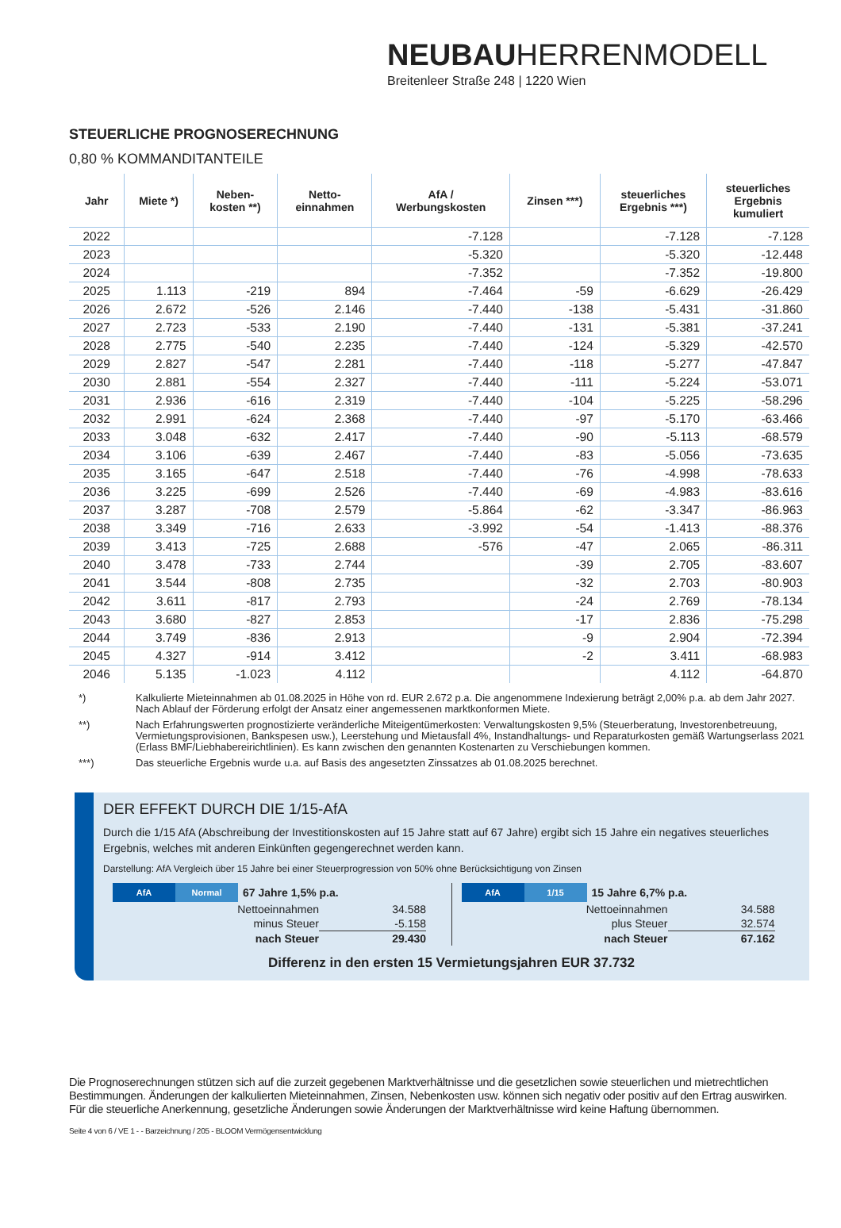NEUBAUHERRENMODELL
Breitenleer Straße 248 | 1220 Wien
STEUERLICHE PROGNOSERECHNUNG
0,80 % KOMMANDITANTEILE
| Jahr | Miete *) | Neben- kosten **) | Netto- einnahmen | AfA / Werbungskosten | Zinsen ***) | steuerliches Ergebnis ***) | steuerliches Ergebnis kumuliert |
| --- | --- | --- | --- | --- | --- | --- | --- |
| 2022 | | | | -7.128 | | -7.128 | -7.128 |
| 2023 | | | | -5.320 | | -5.320 | -12.448 |
| 2024 | | | | -7.352 | | -7.352 | -19.800 |
| 2025 | 1.113 | -219 | 894 | -7.464 | -59 | -6.629 | -26.429 |
| 2026 | 2.672 | -526 | 2.146 | -7.440 | -138 | -5.431 | -31.860 |
| 2027 | 2.723 | -533 | 2.190 | -7.440 | -131 | -5.381 | -37.241 |
| 2028 | 2.775 | -540 | 2.235 | -7.440 | -124 | -5.329 | -42.570 |
| 2029 | 2.827 | -547 | 2.281 | -7.440 | -118 | -5.277 | -47.847 |
| 2030 | 2.881 | -554 | 2.327 | -7.440 | -111 | -5.224 | -53.071 |
| 2031 | 2.936 | -616 | 2.319 | -7.440 | -104 | -5.225 | -58.296 |
| 2032 | 2.991 | -624 | 2.368 | -7.440 | -97 | -5.170 | -63.466 |
| 2033 | 3.048 | -632 | 2.417 | -7.440 | -90 | -5.113 | -68.579 |
| 2034 | 3.106 | -639 | 2.467 | -7.440 | -83 | -5.056 | -73.635 |
| 2035 | 3.165 | -647 | 2.518 | -7.440 | -76 | -4.998 | -78.633 |
| 2036 | 3.225 | -699 | 2.526 | -7.440 | -69 | -4.983 | -83.616 |
| 2037 | 3.287 | -708 | 2.579 | -5.864 | -62 | -3.347 | -86.963 |
| 2038 | 3.349 | -716 | 2.633 | -3.992 | -54 | -1.413 | -88.376 |
| 2039 | 3.413 | -725 | 2.688 | -576 | -47 | 2.065 | -86.311 |
| 2040 | 3.478 | -733 | 2.744 | | -39 | 2.705 | -83.607 |
| 2041 | 3.544 | -808 | 2.735 | | -32 | 2.703 | -80.903 |
| 2042 | 3.611 | -817 | 2.793 | | -24 | 2.769 | -78.134 |
| 2043 | 3.680 | -827 | 2.853 | | -17 | 2.836 | -75.298 |
| 2044 | 3.749 | -836 | 2.913 | | -9 | 2.904 | -72.394 |
| 2045 | 4.327 | -914 | 3.412 | | -2 | 3.411 | -68.983 |
| 2046 | 5.135 | -1.023 | 4.112 | | | 4.112 | -64.870 |
*) Kalkulierte Mieteinnahmen ab 01.08.2025 in Höhe von rd. EUR 2.672 p.a. Die angenommene Indexierung beträgt 2,00% p.a. ab dem Jahr 2027. Nach Ablauf der Förderung erfolgt der Ansatz einer angemessenen marktkonformen Miete.
**) Nach Erfahrungswerten prognostizierte veränderliche Miteigentümerkosten: Verwaltungskosten 9,5% (Steuerberatung, Investorenbetreuung, Vermietungsprovisionen, Bankspesen usw.), Leerstehung und Mietausfall 4%, Instandhaltungs- und Reparaturkosten gemäß Wartungserlass 2021 (Erlass BMF/Liebhabereirichtlinien). Es kann zwischen den genannten Kostenarten zu Verschiebungen kommen.
***) Das steuerliche Ergebnis wurde u.a. auf Basis des angesetzten Zinssatzes ab 01.08.2025 berechnet.
DER EFFEKT DURCH DIE 1/15-AfA
Durch die 1/15 AfA (Abschreibung der Investitionskosten auf 15 Jahre statt auf 67 Jahre) ergibt sich 15 Jahre ein negatives steuerliches Ergebnis, welches mit anderen Einkünften gegengerechnet werden kann.
Darstellung: AfA Vergleich über 15 Jahre bei einer Steuerprogression von 50% ohne Berücksichtigung von Zinsen
AfA Normal 67 Jahre 1,5% p.a.
| Nettoeinnahmen | 34.588 |
| minus Steuer | -5.158 |
| nach Steuer | 29.430 |
AfA 1/15 15 Jahre 6,7% p.a.
| Nettoeinnahmen | 34.588 |
| plus Steuer | 32.574 |
| nach Steuer | 67.162 |
Differenz in den ersten 15 Vermietungsjahren EUR 37.732
Die Prognoserechnungen stützen sich auf die zurzeit gegebenen Marktverhältnisse und die gesetzlichen sowie steuerlichen und mietrechtlichen Bestimmungen. Änderungen der kalkulierten Mieteinnahmen, Zinsen, Nebenkosten usw. können sich negativ oder positiv auf den Ertrag auswirken. Für die steuerliche Anerkennung, gesetzliche Änderungen sowie Änderungen der Marktverhältnisse wird keine Haftung übernommen.
Seite 4 von 6 / VE 1 - - Barzeichnung / 205 - BLOOM Vermögensentwicklung